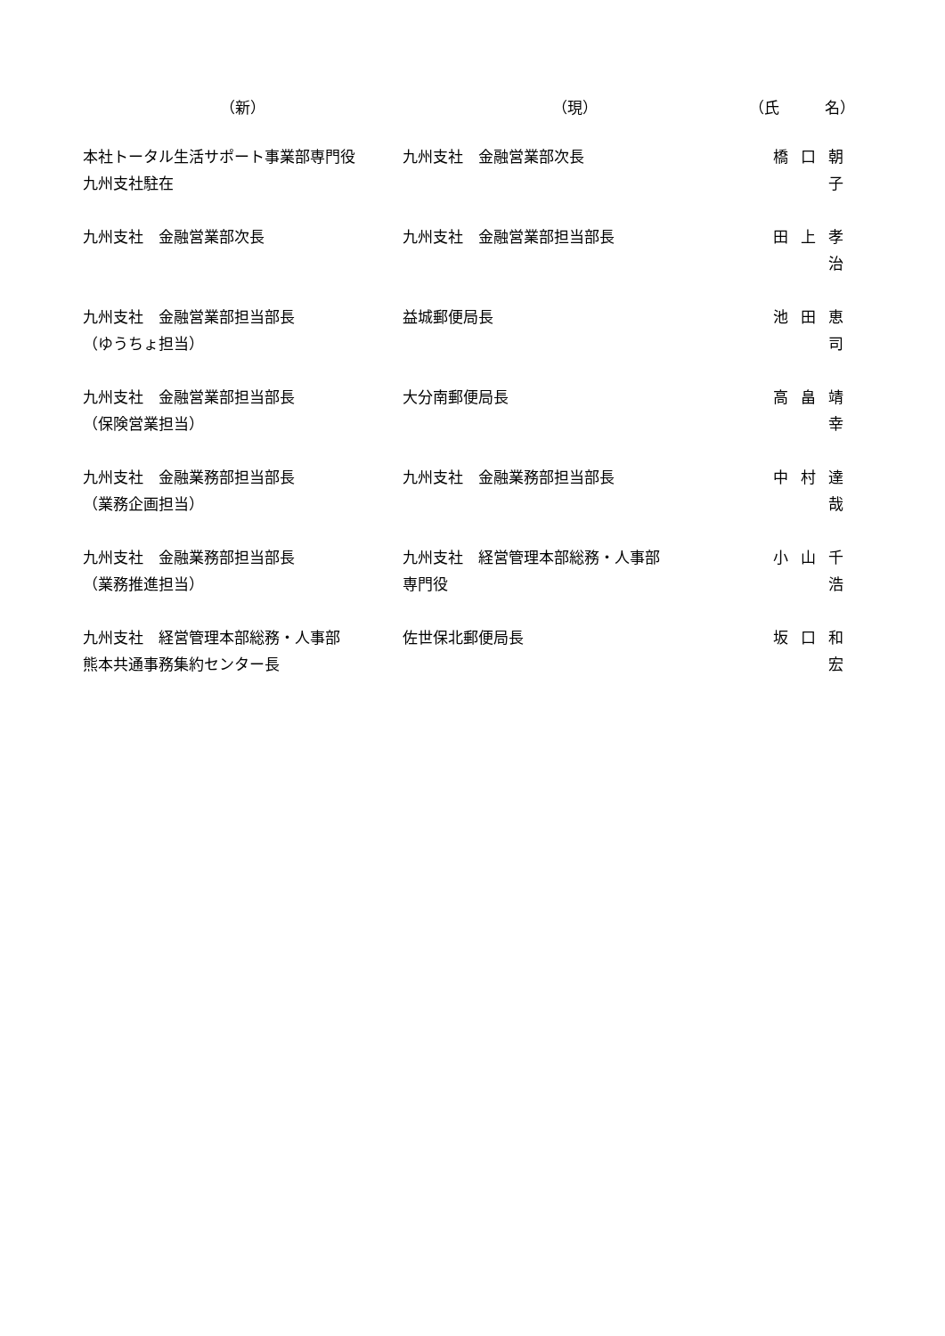| （新） | （現） | （氏 名） |
| --- | --- | --- |
| 本社トータル生活サポート事業部専門役 九州支社駐在 | 九州支社 金融営業部次長 | 橋口朝子 |
| 九州支社 金融営業部次長 | 九州支社 金融営業部担当部長 | 田上孝治 |
| 九州支社 金融営業部担当部長 （ゆうちょ担当） | 益城郵便局長 | 池田恵司 |
| 九州支社 金融営業部担当部長 （保険営業担当） | 大分南郵便局長 | 高畠靖幸 |
| 九州支社 金融業務部担当部長 （業務企画担当） | 九州支社 金融業務部担当部長 | 中村達哉 |
| 九州支社 金融業務部担当部長 （業務推進担当） | 九州支社 経営管理本部総務・人事部 専門役 | 小山千浩 |
| 九州支社 経営管理本部総務・人事部 熊本共通事務集約センター長 | 佐世保北郵便局長 | 坂口和宏 |